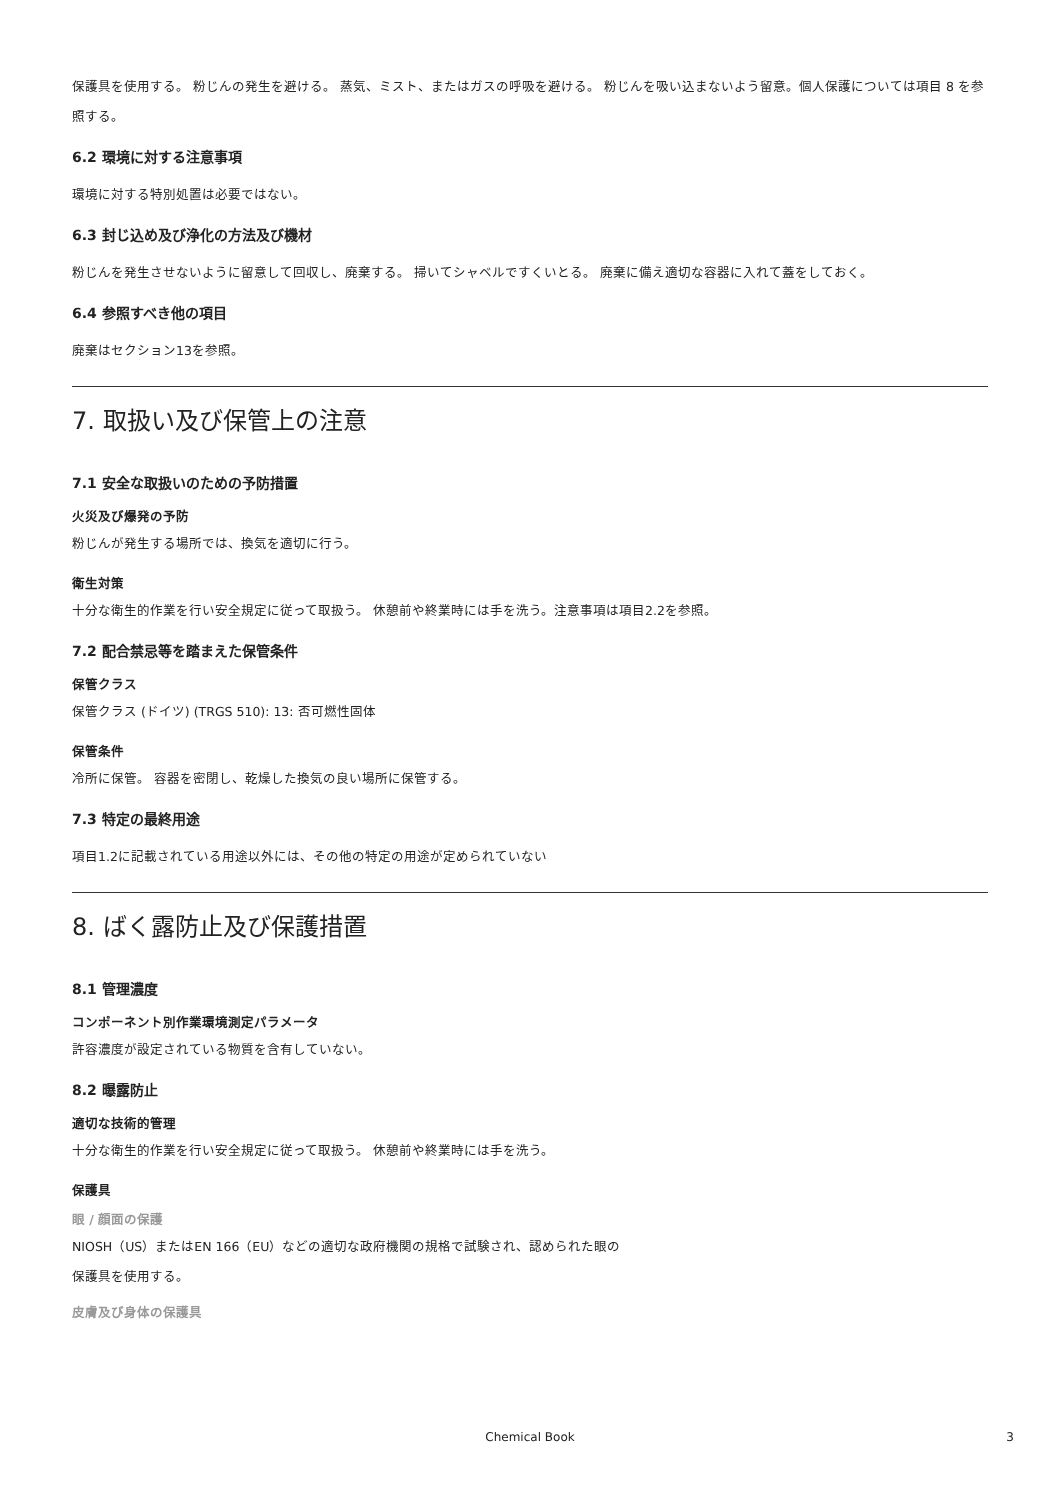保護具を使用する。 粉じんの発生を避ける。 蒸気、ミスト、またはガスの呼吸を避ける。 粉じんを吸い込まないよう留意。個人保護については項目 8 を参照する。
6.2 環境に対する注意事項
環境に対する特別処置は必要ではない。
6.3 封じ込め及び浄化の方法及び機材
粉じんを発生させないように留意して回収し、廃棄する。 掃いてシャベルですくいとる。 廃棄に備え適切な容器に入れて蓋をしておく。
6.4 参照すべき他の項目
廃棄はセクション13を参照。
7. 取扱い及び保管上の注意
7.1 安全な取扱いのための予防措置
火災及び爆発の予防
粉じんが発生する場所では、換気を適切に行う。
衛生対策
十分な衛生的作業を行い安全規定に従って取扱う。 休憩前や終業時には手を洗う。注意事項は項目2.2を参照。
7.2 配合禁忌等を踏まえた保管条件
保管クラス
保管クラス (ドイツ) (TRGS 510): 13: 否可燃性固体
保管条件
冷所に保管。 容器を密閉し、乾燥した換気の良い場所に保管する。
7.3 特定の最終用途
項目1.2に記載されている用途以外には、その他の特定の用途が定められていない
8. ばく露防止及び保護措置
8.1 管理濃度
コンポーネント別作業環境測定パラメータ
許容濃度が設定されている物質を含有していない。
8.2 曝露防止
適切な技術的管理
十分な衛生的作業を行い安全規定に従って取扱う。 休憩前や終業時には手を洗う。
保護具
眼 / 顔面の保護
NIOSH（US）またはEN 166（EU）などの適切な政府機関の規格で試験され、認められた眼の
保護具を使用する。
皮膚及び身体の保護具
Chemical Book 3